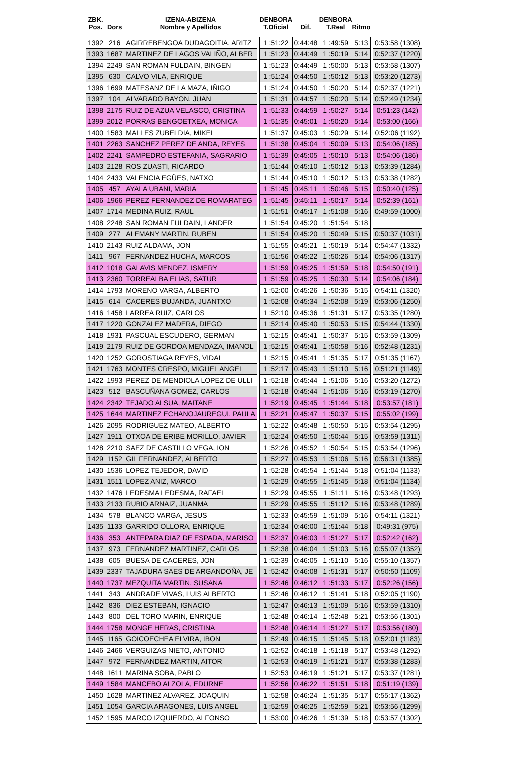| ZBK. Pos. | Dors | IZENA-ABIZENA Nombre y Apellidos | | DENBORA T.Oficial | Dif. | DENBORA T.Real | Ritmo | | |
| --- | --- | --- | --- | --- | --- | --- | --- | --- | --- |
| 1392 | 216 | AGIRREBENGOA DUDAGOITIA, ARITZ | | 1 :51:22 | 0:44:48 | 1 :49:59 | 5:13 | | 0:53:58 (1308) |
| 1393 | 1687 | MARTINEZ DE LAGOS VALIÑO, ALBER | | 1 :51:23 | 0:44:49 | 1 :50:19 | 5:14 | | 0:52:37 (1220) |
| 1394 | 2249 | SAN ROMAN FULDAIN, BINGEN | | 1 :51:23 | 0:44:49 | 1 :50:00 | 5:13 | | 0:53:58 (1307) |
| 1395 | 630 | CALVO VILA, ENRIQUE | | 1 :51:24 | 0:44:50 | 1 :50:12 | 5:13 | | 0:53:20 (1273) |
| 1396 | 1699 | MATESANZ DE LA MAZA, IÑIGO | | 1 :51:24 | 0:44:50 | 1 :50:20 | 5:14 | | 0:52:37 (1221) |
| 1397 | 104 | ALVARADO BAYON, JUAN | | 1 :51:31 | 0:44:57 | 1 :50:20 | 5:14 | | 0:52:49 (1234) |
| 1398 | 2175 | RUIZ DE AZUA VELASCO, CRISTINA | | 1 :51:33 | 0:44:59 | 1 :50:27 | 5:14 | | 0:51:23 (142) |
| 1399 | 2012 | PORRAS BENGOETXEA, MONICA | | 1 :51:35 | 0:45:01 | 1 :50:20 | 5:14 | | 0:53:00 (166) |
| 1400 | 1583 | MALLES ZUBELDIA, MIKEL | | 1 :51:37 | 0:45:03 | 1 :50:29 | 5:14 | | 0:52:06 (1192) |
| 1401 | 2263 | SANCHEZ PEREZ DE ANDA, REYES | | 1 :51:38 | 0:45:04 | 1 :50:09 | 5:13 | | 0:54:06 (185) |
| 1402 | 2241 | SAMPEDRO ESTEFANIA, SAGRARIO | | 1 :51:39 | 0:45:05 | 1 :50:10 | 5:13 | | 0:54:06 (186) |
| 1403 | 2128 | ROS ZUASTI, RICARDO | | 1 :51:44 | 0:45:10 | 1 :50:12 | 5:13 | | 0:53:39 (1284) |
| 1404 | 2433 | VALENCIA EGÜES, NATXO | | 1 :51:44 | 0:45:10 | 1 :50:12 | 5:13 | | 0:53:38 (1282) |
| 1405 | 457 | AYALA UBANI, MARIA | | 1 :51:45 | 0:45:11 | 1 :50:46 | 5:15 | | 0:50:40 (125) |
| 1406 | 1966 | PEREZ FERNANDEZ DE ROMARATEG | | 1 :51:45 | 0:45:11 | 1 :50:17 | 5:14 | | 0:52:39 (161) |
| 1407 | 1714 | MEDINA RUIZ, RAUL | | 1 :51:51 | 0:45:17 | 1 :51:08 | 5:16 | | 0:49:59 (1000) |
| 1408 | 2248 | SAN ROMAN FULDAIN, LANDER | | 1 :51:54 | 0:45:20 | 1 :51:54 | 5:18 | | |
| 1409 | 277 | ALEMANY MARTIN, RUBEN | | 1 :51:54 | 0:45:20 | 1 :50:49 | 5:15 | | 0:50:37 (1031) |
| 1410 | 2143 | RUIZ ALDAMA, JON | | 1 :51:55 | 0:45:21 | 1 :50:19 | 5:14 | | 0:54:47 (1332) |
| 1411 | 967 | FERNANDEZ HUCHA, MARCOS | | 1 :51:56 | 0:45:22 | 1 :50:26 | 5:14 | | 0:54:06 (1317) |
| 1412 | 1018 | GALAVIS MENDEZ, ISMERY | | 1 :51:59 | 0:45:25 | 1 :51:59 | 5:18 | | 0:54:50 (191) |
| 1413 | 2360 | TORREALBA ELIAS, SATUR | | 1 :51:59 | 0:45:25 | 1 :50:30 | 5:14 | | 0:54:06 (184) |
| 1414 | 1793 | MORENO VARGA, ALBERTO | | 1 :52:00 | 0:45:26 | 1 :50:36 | 5:15 | | 0:54:11 (1320) |
| 1415 | 614 | CACERES BUJANDA, JUANTXO | | 1 :52:08 | 0:45:34 | 1 :52:08 | 5:19 | | 0:53:06 (1250) |
| 1416 | 1458 | LARREA RUIZ, CARLOS | | 1 :52:10 | 0:45:36 | 1 :51:31 | 5:17 | | 0:53:35 (1280) |
| 1417 | 1220 | GONZALEZ MADERA, DIEGO | | 1 :52:14 | 0:45:40 | 1 :50:53 | 5:15 | | 0:54:44 (1330) |
| 1418 | 1931 | PASCUAL ESCUDERO, GERMAN | | 1 :52:15 | 0:45:41 | 1 :50:37 | 5:15 | | 0:53:59 (1309) |
| 1419 | 2179 | RUIZ DE GORDOA MENDAZA, IMANOL | | 1 :52:15 | 0:45:41 | 1 :50:58 | 5:16 | | 0:52:48 (1231) |
| 1420 | 1252 | GOROSTIAGA REYES, VIDAL | | 1 :52:15 | 0:45:41 | 1 :51:35 | 5:17 | | 0:51:35 (1167) |
| 1421 | 1763 | MONTES CRESPO, MIGUEL ANGEL | | 1 :52:17 | 0:45:43 | 1 :51:10 | 5:16 | | 0:51:21 (1149) |
| 1422 | 1993 | PEREZ DE MENDIOLA LOPEZ DE ULLI | | 1 :52:18 | 0:45:44 | 1 :51:06 | 5:16 | | 0:53:20 (1272) |
| 1423 | 512 | BASCUÑANA GOMEZ, CARLOS | | 1 :52:18 | 0:45:44 | 1 :51:06 | 5:16 | | 0:53:19 (1270) |
| 1424 | 2342 | TEJADO ALSUA, MAITANE | | 1 :52:19 | 0:45:45 | 1 :51:44 | 5:18 | | 0:53:57 (181) |
| 1425 | 1644 | MARTINEZ ECHANOJAUREGUI, PAULA | | 1 :52:21 | 0:45:47 | 1 :50:37 | 5:15 | | 0:55:02 (199) |
| 1426 | 2095 | RODRIGUEZ MATEO, ALBERTO | | 1 :52:22 | 0:45:48 | 1 :50:50 | 5:15 | | 0:53:54 (1295) |
| 1427 | 1911 | OTXOA DE ERIBE MORILLO, JAVIER | | 1 :52:24 | 0:45:50 | 1 :50:44 | 5:15 | | 0:53:59 (1311) |
| 1428 | 2210 | SAEZ DE CASTILLO VEGA, ION | | 1 :52:26 | 0:45:52 | 1 :50:54 | 5:15 | | 0:53:54 (1296) |
| 1429 | 1152 | GIL FERNANDEZ, ALBERTO | | 1 :52:27 | 0:45:53 | 1 :51:06 | 5:16 | | 0:56:31 (1385) |
| 1430 | 1536 | LOPEZ TEJEDOR, DAVID | | 1 :52:28 | 0:45:54 | 1 :51:44 | 5:18 | | 0:51:04 (1133) |
| 1431 | 1511 | LOPEZ ANIZ, MARCO | | 1 :52:29 | 0:45:55 | 1 :51:45 | 5:18 | | 0:51:04 (1134) |
| 1432 | 1476 | LEDESMA LEDESMA, RAFAEL | | 1 :52:29 | 0:45:55 | 1 :51:11 | 5:16 | | 0:53:48 (1293) |
| 1433 | 2133 | RUBIO ARNAIZ, JUANMA | | 1 :52:29 | 0:45:55 | 1 :51:12 | 5:16 | | 0:53:48 (1289) |
| 1434 | 578 | BLANCO VARGA, JESUS | | 1 :52:33 | 0:45:59 | 1 :51:09 | 5:16 | | 0:54:11 (1321) |
| 1435 | 1133 | GARRIDO OLLORA, ENRIQUE | | 1 :52:34 | 0:46:00 | 1 :51:44 | 5:18 | | 0:49:31 (975) |
| 1436 | 353 | ANTEPARA DIAZ DE ESPADA, MARISO | | 1 :52:37 | 0:46:03 | 1 :51:27 | 5:17 | | 0:52:42 (162) |
| 1437 | 973 | FERNANDEZ MARTINEZ, CARLOS | | 1 :52:38 | 0:46:04 | 1 :51:03 | 5:16 | | 0:55:07 (1352) |
| 1438 | 605 | BUESA DE CACERES, JON | | 1 :52:39 | 0:46:05 | 1 :51:10 | 5:16 | | 0:55:10 (1357) |
| 1439 | 2337 | TAJADURA SAES DE ARGANDOÑA, JE | | 1 :52:42 | 0:46:08 | 1 :51:31 | 5:17 | | 0:50:50 (1109) |
| 1440 | 1737 | MEZQUITA MARTIN, SUSANA | | 1 :52:46 | 0:46:12 | 1 :51:33 | 5:17 | | 0:52:26 (156) |
| 1441 | 343 | ANDRADE VIVAS, LUIS ALBERTO | | 1 :52:46 | 0:46:12 | 1 :51:41 | 5:18 | | 0:52:05 (1190) |
| 1442 | 836 | DIEZ ESTEBAN, IGNACIO | | 1 :52:47 | 0:46:13 | 1 :51:09 | 5:16 | | 0:53:59 (1310) |
| 1443 | 800 | DEL TORO MARIN, ENRIQUE | | 1 :52:48 | 0:46:14 | 1 :52:48 | 5:21 | | 0:53:56 (1301) |
| 1444 | 1758 | MONGE HERAS, CRISTINA | | 1 :52:48 | 0:46:14 | 1 :51:27 | 5:17 | | 0:53:56 (180) |
| 1445 | 1165 | GOICOECHEA ELVIRA, IBON | | 1 :52:49 | 0:46:15 | 1 :51:45 | 5:18 | | 0:52:01 (1183) |
| 1446 | 2466 | VERGUIZAS NIETO, ANTONIO | | 1 :52:52 | 0:46:18 | 1 :51:18 | 5:17 | | 0:53:48 (1292) |
| 1447 | 972 | FERNANDEZ MARTIN, AITOR | | 1 :52:53 | 0:46:19 | 1 :51:21 | 5:17 | | 0:53:38 (1283) |
| 1448 | 1611 | MARINA SOBA, PABLO | | 1 :52:53 | 0:46:19 | 1 :51:21 | 5:17 | | 0:53:37 (1281) |
| 1449 | 1584 | MANCEBO ALZOLA, EDURNE | | 1 :52:56 | 0:46:22 | 1 :51:51 | 5:18 | | 0:51:19 (139) |
| 1450 | 1628 | MARTINEZ ALVAREZ, JOAQUIN | | 1 :52:58 | 0:46:24 | 1 :51:35 | 5:17 | | 0:55:17 (1362) |
| 1451 | 1054 | GARCIA ARAGONES, LUIS ANGEL | | 1 :52:59 | 0:46:25 | 1 :52:59 | 5:21 | | 0:53:56 (1299) |
| 1452 | 1595 | MARCO IZQUIERDO, ALFONSO | | 1 :53:00 | 0:46:26 | 1 :51:39 | 5:18 | | 0:53:57 (1302) |